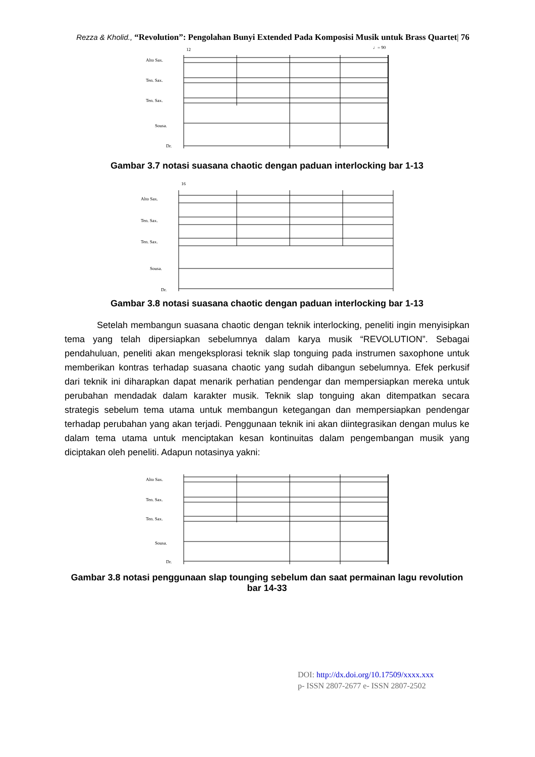Rezza & Kholid., “Revolution”: Pengolahan Bunyi Extended Pada Komposisi Musik untuk Brass Quartet| 76
Alto Sax.
Ten. Sax.
Ten. Sax.
Sousa.
Dr.
12
♩= 90
Gambar 3.7 notasi suasana chaotic dengan paduan interlocking bar 1-13
Alto Sax.
Ten. Sax.
Ten. Sax.
Sousa.
Dr.
16
Gambar 3.8 notasi suasana chaotic dengan paduan interlocking bar 1-13
Setelah membangun suasana chaotic dengan teknik interlocking, peneliti ingin menyisipkan tema yang telah dipersiapkan sebelumnya dalam karya musik “REVOLUTION”. Sebagai pendahuluan, peneliti akan mengeksplorasi teknik slap tonguing pada instrumen saxophone untuk memberikan kontras terhadap suasana chaotic yang sudah dibangun sebelumnya. Efek perkusif dari teknik ini diharapkan dapat menarik perhatian pendengar dan mempersiapkan mereka untuk perubahan mendadak dalam karakter musik. Teknik slap tonguing akan ditempatkan secara strategis sebelum tema utama untuk membangun ketegangan dan mempersiapkan pendengar terhadap perubahan yang akan terjadi. Penggunaan teknik ini akan diintegrasikan dengan mulus ke dalam tema utama untuk menciptakan kesan kontinuitas dalam pengembangan musik yang diciptakan oleh peneliti. Adapun notasinya yakni:
Alto Sax.
Ten. Sax.
Ten. Sax.
Sousa.
Dr.
Gambar 3.8 notasi penggunaan slap tounging sebelum dan saat permainan lagu revolution bar 14-33
DOI: http://dx.doi.org/10.17509/xxxx.xxx
p- ISSN 2807-2677 e- ISSN 2807-2502